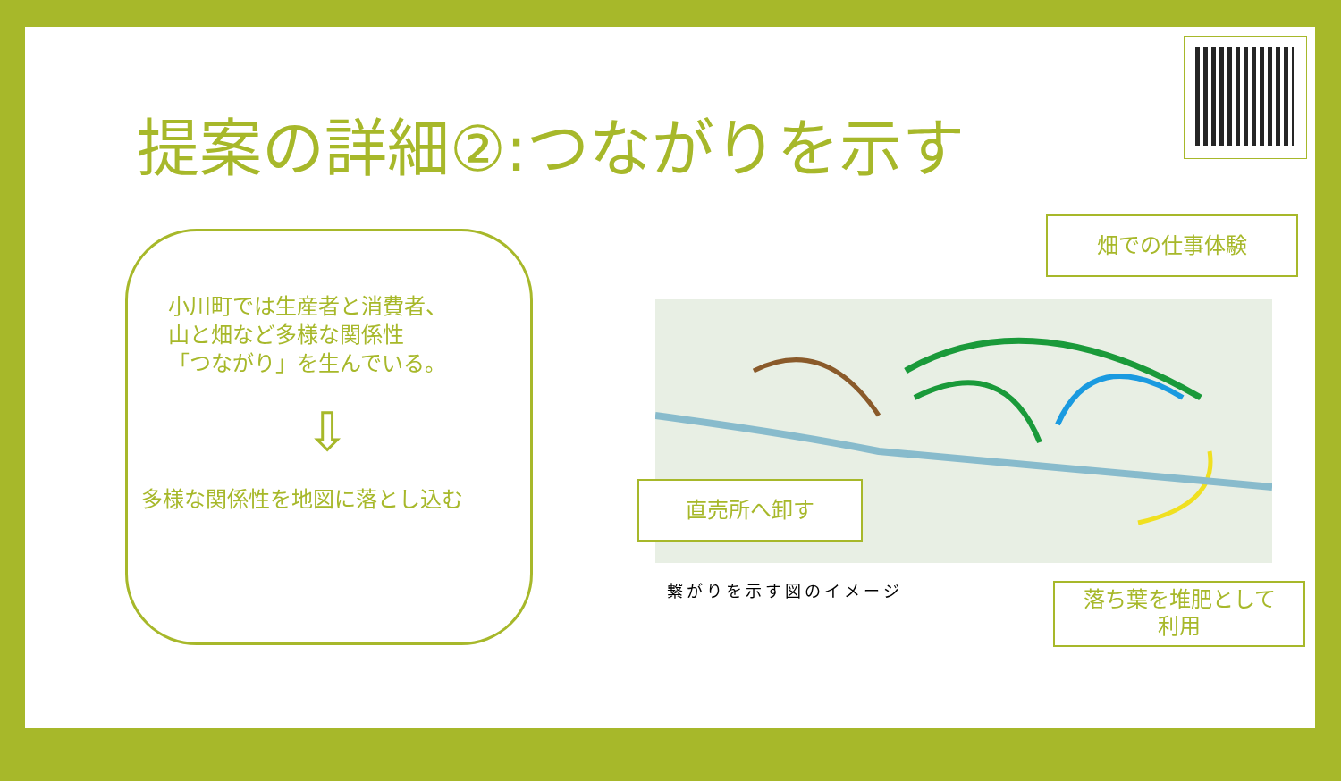提案の詳細②:つながりを示す
小川町では生産者と消費者、
山と畑など多様な関係性
「つながり」を生んでいる。
⇩
多様な関係性を地図に落とし込む
畑での仕事体験
直売所へ卸す
落ち葉を堆肥として
利用
繋がりを示す図のイメージ